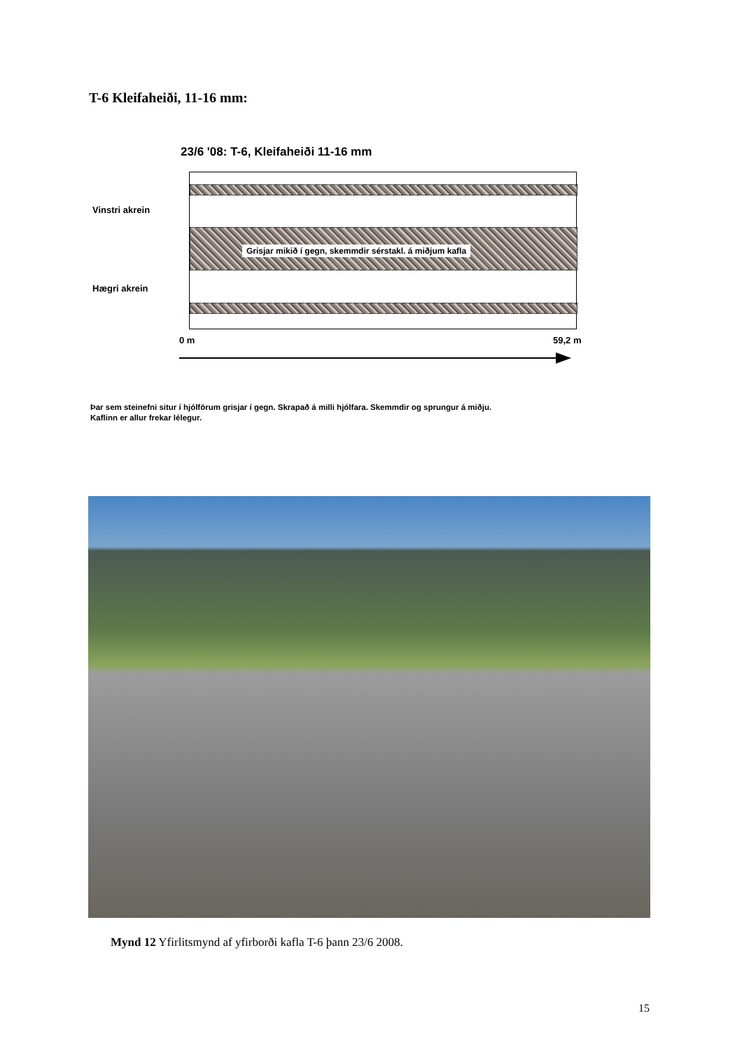T-6 Kleifaheiði, 11-16 mm:
23/6 '08: T-6, Kleifaheiði 11-16 mm
Vinstri akrein
Hægri akrein
Grisjar mikið í gegn, skemmdir sérstakl. á miðjum kafla
0 m 59,2 m
Þar sem steinefni situr í hjólförum grisjar í gegn. Skrapað á milli hjólfara. Skemmdir og sprungur á miðju.
Kaflinn er allur frekar lélegur.
Mynd 12 Yfirlitsmynd af yfirborði kafla T-6 þann 23/6 2008.
15